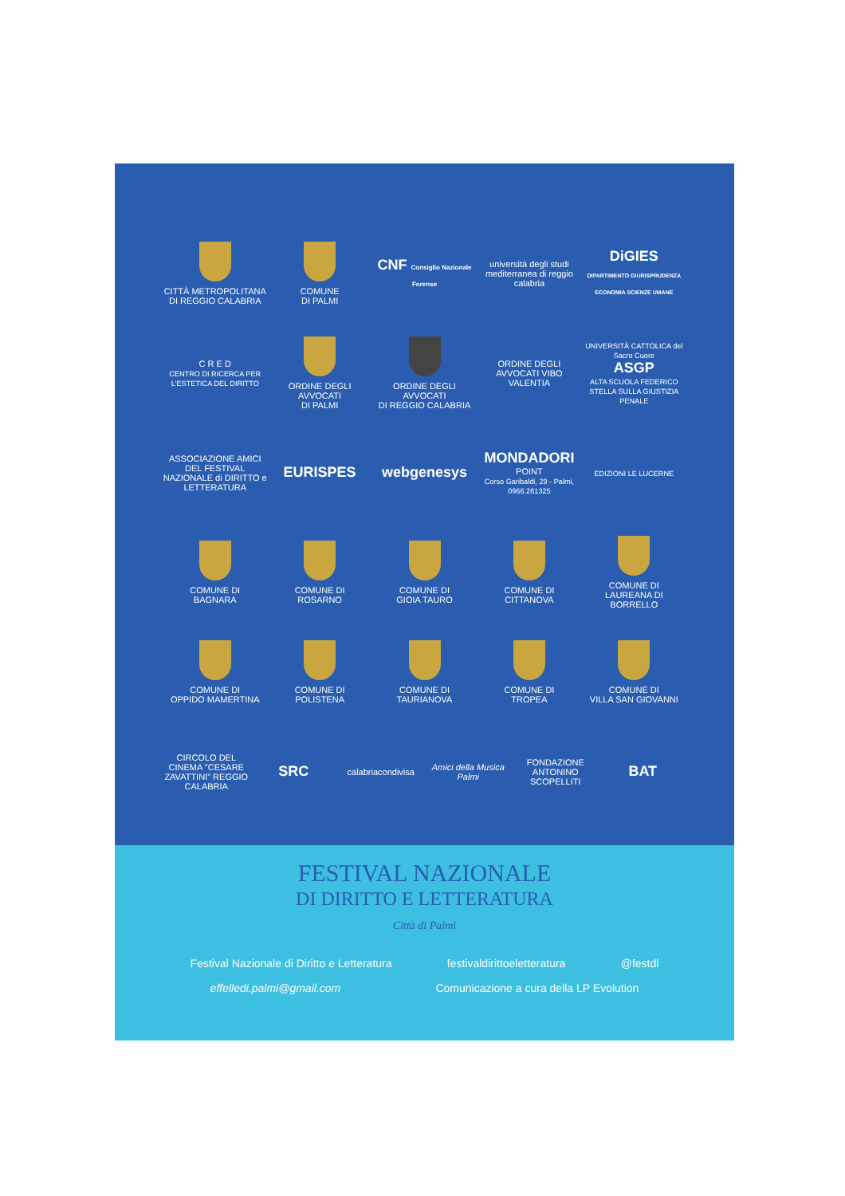CITTÀ METROPOLITANA
DI REGGIO CALABRIA
COMUNE
DI PALMI
CNF Consiglio Nazionale Forense
università degli studi mediterranea di reggio calabria
DiGIES
DIPARTIMENTO GIURISPRUDENZA ECONOMIA SCIENZE UMANE
C R E D
CENTRO DI RICERCA PER L'ESTETICA DEL DIRITTO
ORDINE DEGLI AVVOCATI
DI PALMI
ORDINE DEGLI AVVOCATI
DI REGGIO CALABRIA
ORDINE DEGLI AVVOCATI VIBO VALENTIA
UNIVERSITÀ CATTOLICA del Sacro Cuore
ASGP
ALTA SCUOLA FEDERICO STELLA SULLA GIUSTIZIA PENALE
ASSOCIAZIONE AMICI DEL FESTIVAL NAZIONALE di DIRITTO e LETTERATURA
EURISPES webgenesys
MONDADORI POINT
Corso Garibaldi, 29 - Palmi, 0966.261325
EDIZIONI LE LUCERNE
COMUNE DI
BAGNARA
COMUNE DI
ROSARNO
COMUNE DI
GIOIA TAURO
COMUNE DI
CITTANOVA
COMUNE DI
LAUREANA DI BORRELLO
COMUNE DI
OPPIDO MAMERTINA
COMUNE DI
POLISTENA
COMUNE DI
TAURIANOVA
COMUNE DI
TROPEA
COMUNE DI
VILLA SAN GIOVANNI
CIRCOLO DEL CINEMA "CESARE ZAVATTINI" REGGIO CALABRIA
SRC
calabriacondivisa Amici della Musica Palmi FONDAZIONE ANTONINO SCOPELLITI
BAT
FESTIVAL NAZIONALE
DI DIRITTO E LETTERATURA
Città di Palmi
Festival Nazionale di Diritto e Letteratura festivaldirittoeletteratura @festdl
effelledi.palmi@gmail.com Comunicazione a cura della LP Evolution